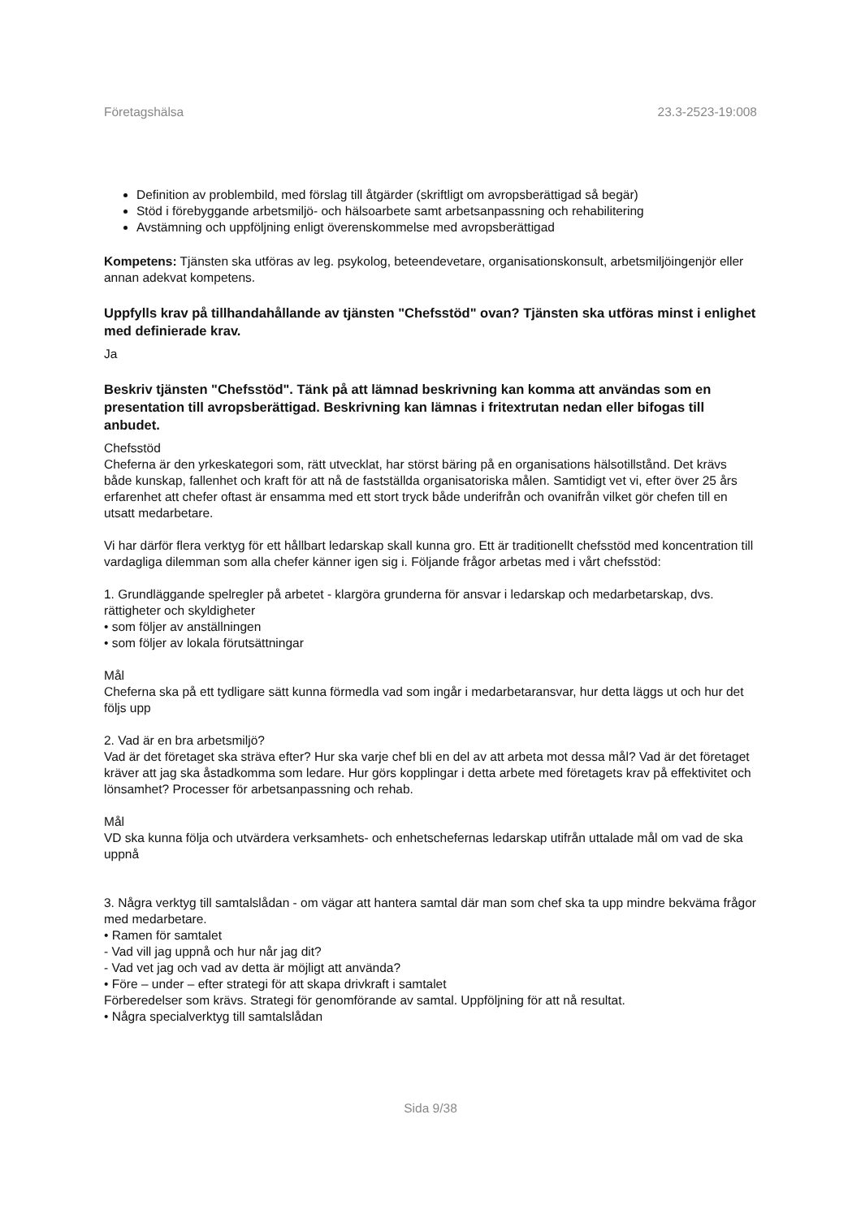Företagshälsa 23.3-2523-19:008
Definition av problembild, med förslag till åtgärder (skriftligt om avropsberättigad så begär)
Stöd i förebyggande arbetsmiljö- och hälsoarbete samt arbetsanpassning och rehabilitering
Avstämning och uppföljning enligt överenskommelse med avropsberättigad
Kompetens: Tjänsten ska utföras av leg. psykolog, beteendevetare, organisationskonsult, arbetsmiljöingenjör eller annan adekvat kompetens.
Uppfylls krav på tillhandahållande av tjänsten "Chefsstöd" ovan? Tjänsten ska utföras minst i enlighet med definierade krav.
Ja
Beskriv tjänsten "Chefsstöd". Tänk på att lämnad beskrivning kan komma att användas som en presentation till avropsberättigad. Beskrivning kan lämnas i fritextrutan nedan eller bifogas till anbudet.
Chefsstöd
Cheferna är den yrkeskategori som, rätt utvecklat, har störst bäring på en organisations hälsotillstånd. Det krävs både kunskap, fallenhet och kraft för att nå de fastställda organisatoriska målen. Samtidigt vet vi, efter över 25 års erfarenhet att chefer oftast är ensamma med ett stort tryck både underifrån och ovanifrån vilket gör chefen till en utsatt medarbetare.
Vi har därför flera verktyg för ett hållbart ledarskap skall kunna gro. Ett är traditionellt chefsstöd med koncentration till vardagliga dilemman som alla chefer känner igen sig i. Följande frågor arbetas med i vårt chefsstöd:
1. Grundläggande spelregler på arbetet - klargöra grunderna för ansvar i ledarskap och medarbetarskap, dvs. rättigheter och skyldigheter
• som följer av anställningen
• som följer av lokala förutsättningar
Mål
Cheferna ska på ett tydligare sätt kunna förmedla vad som ingår i medarbetaransvar, hur detta läggs ut och hur det följs upp
2. Vad är en bra arbetsmiljö?
Vad är det företaget ska sträva efter? Hur ska varje chef bli en del av att arbeta mot dessa mål? Vad är det företaget kräver att jag ska åstadkomma som ledare. Hur görs kopplingar i detta arbete med företagets krav på effektivitet och lönsamhet? Processer för arbetsanpassning och rehab.
Mål
VD ska kunna följa och utvärdera verksamhets- och enhetschefernas ledarskap utifrån uttalade mål om vad de ska uppnå
3. Några verktyg till samtalslådan - om vägar att hantera samtal där man som chef ska ta upp mindre bekväma frågor med medarbetare.
• Ramen för samtalet
- Vad vill jag uppnå och hur når jag dit?
- Vad vet jag och vad av detta är möjligt att använda?
• Före – under – efter strategi för att skapa drivkraft i samtalet
Förberedelser som krävs. Strategi för genomförande av samtal. Uppföljning för att nå resultat.
• Några specialverktyg till samtalslådan
Sida 9/38